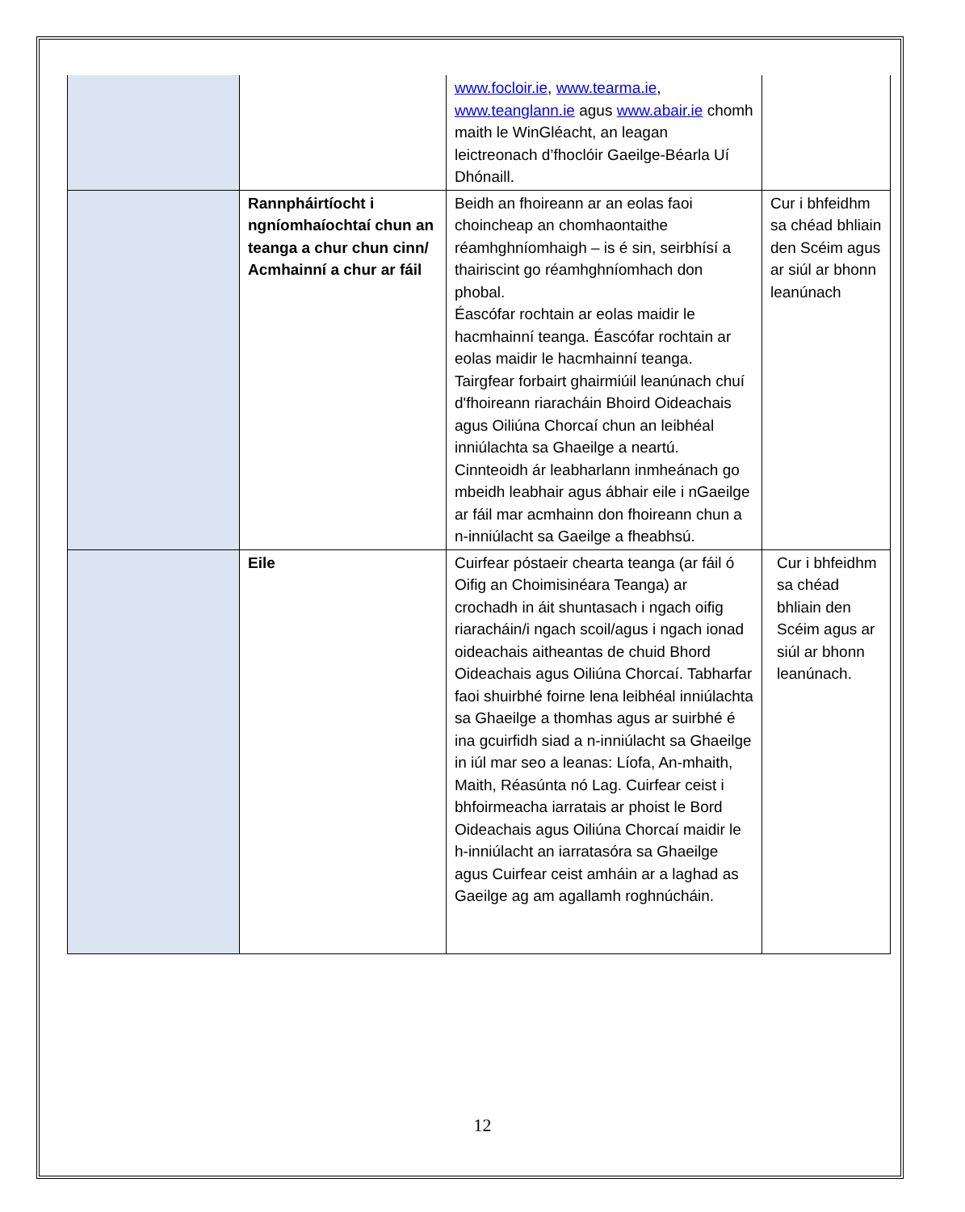| | | www.focloir.ie , www.tearma.ie , www.teanglann.ie agus www.abair.ie chomh maith le WinGléacht, an leagan leictreonach d’fhoclóir Gaeilge-Béarla Uí Dhónaill. | |
| | Rannpháirtíocht i ngníomhaíochtaí chun an teanga a chur chun cinn/ Acmhainní a chur ar fáil | Beidh an fhoireann ar an eolas faoi choincheap an chomhaontaithe réamhghníomhaigh – is é sin, seirbhísí a thairiscint go réamhghníomhach don phobal. Éascófar rochtain ar eolas maidir le hacmhainní teanga. Éascófar rochtain ar eolas maidir le hacmhainní teanga. Tairgfear forbairt ghairmiúil leanúnach chuí d'fhoireann riaracháin Bhoird Oideachais agus Oiliúna Chorcaí chun an leibhéal inniúlachta sa Ghaeilge a neartú. Cinnteoidh ár leabharlann inmheánach go mbeidh leabhair agus ábhair eile i nGaeilge ar fáil mar acmhainn don fhoireann chun a n-inniúlacht sa Gaeilge a fheabhsú. | Cur i bhfeidhm sa chéad bhliain den Scéim agus ar siúl ar bhonn leanúnach |
| | Eile | Cuirfear póstaeir chearta teanga (ar fáil ó Oifig an Choimisinéara Teanga) ar crochadh in áit shuntasach i ngach oifig riaracháin/i ngach scoil/agus i ngach ionad oideachais aitheantas de chuid Bhord Oideachais agus Oiliúna Chorcaí. Tabharfar faoi shuirbhé foirne lena leibhéal inniúlachta sa Ghaeilge a thomhas agus ar suirbhé é ina gcuirfidh siad a n-inniúlacht sa Ghaeilge in iúl mar seo a leanas: Líofa, An-mhaith, Maith, Réasúnta nó Lag. Cuirfear ceist i bhfoirmeacha iarratais ar phoist le Bord Oideachais agus Oiliúna Chorcaí maidir le h-inniúlacht an iarratasóra sa Ghaeilge agus Cuirfear ceist amháin ar a laghad as Gaeilge ag am agallamh roghnúcháin. | Cur i bhfeidhm sa chéad bhliain den Scéim agus ar siúl ar bhonn leanúnach. |
12